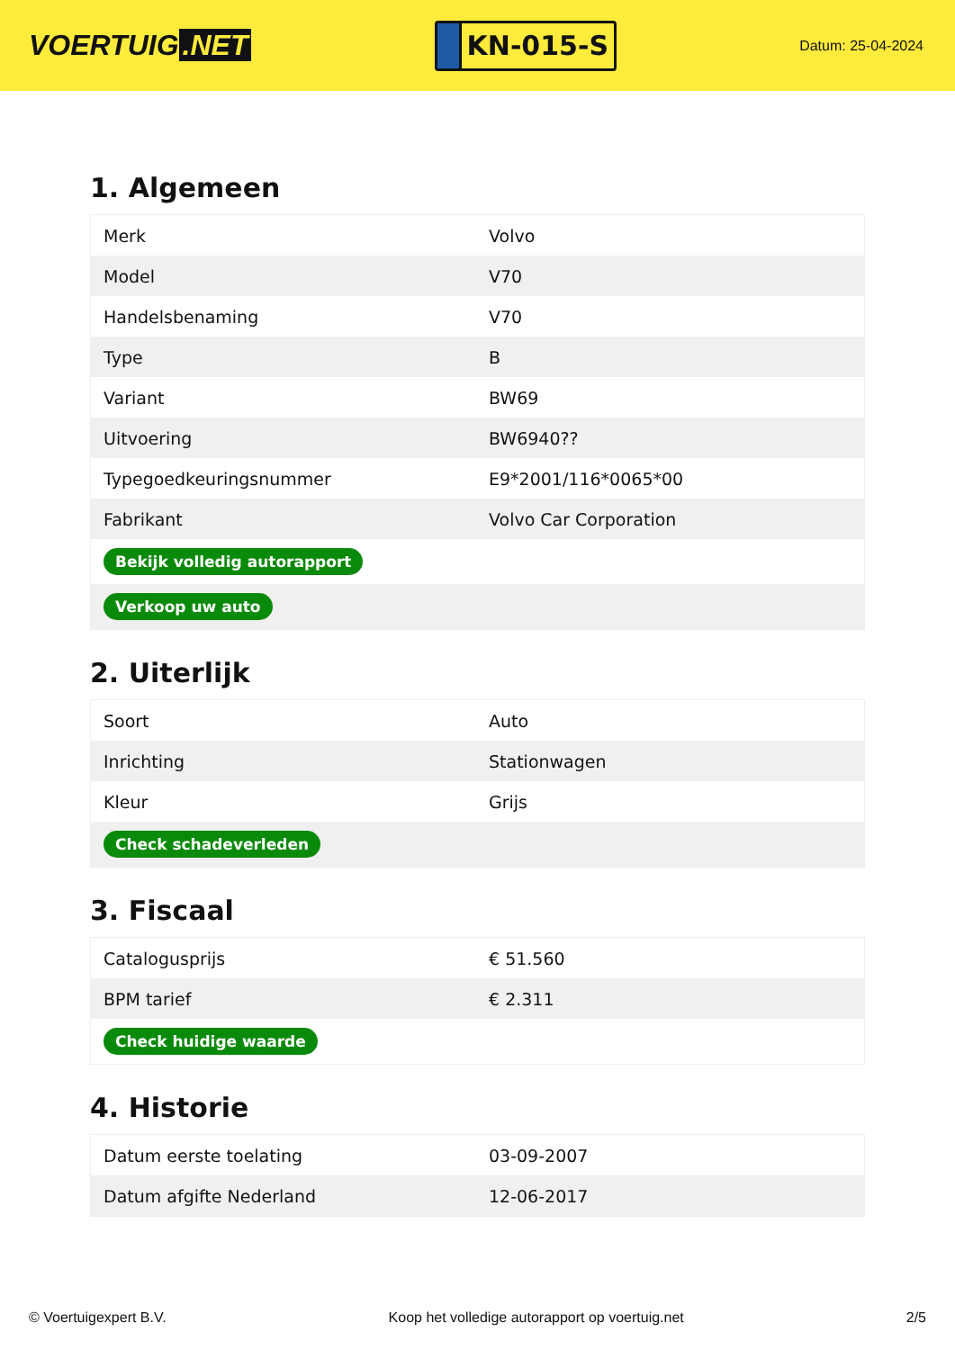VOERTUIG.NET
KN-015-S
Datum: 25-04-2024
1. Algemeen
| Merk | Volvo |
| Model | V70 |
| Handelsbenaming | V70 |
| Type | B |
| Variant | BW69 |
| Uitvoering | BW6940?? |
| Typegoedkeuringsnummer | E9*2001/116*0065*00 |
| Fabrikant | Volvo Car Corporation |
| Bekijk volledig autorapport | |
| Verkoop uw auto | |
2. Uiterlijk
| Soort | Auto |
| Inrichting | Stationwagen |
| Kleur | Grijs |
| Check schadeverleden | |
3. Fiscaal
| Catalogusprijs | € 51.560 |
| BPM tarief | € 2.311 |
| Check huidige waarde | |
4. Historie
| Datum eerste toelating | 03-09-2007 |
| Datum afgifte Nederland | 12-06-2017 |
© Voertuigexpert B.V. Koop het volledige autorapport op voertuig.net 2/5